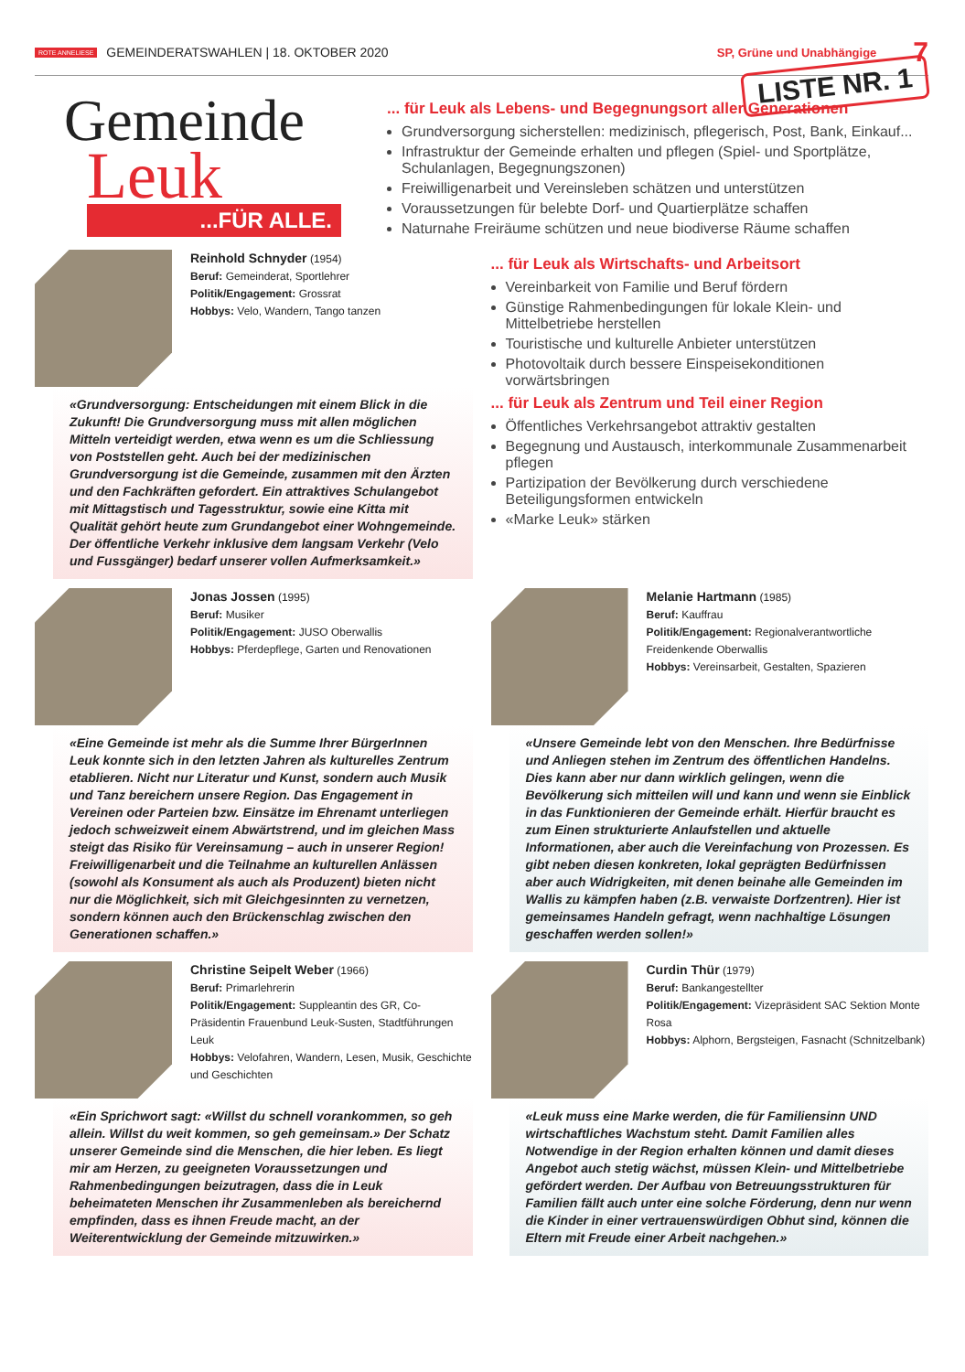ROTE ANNELIESE GEMEINDERATSWAHLEN | 18. OKTOBER 2020 SP, Grüne und Unabhängige 7
LISTE NR. 1
Gemeinde
Leuk
...FÜR ALLE.
... für Leuk als Lebens- und Begegnungsort aller Generationen
Grundversorgung sicherstellen: medizinisch, pflegerisch, Post, Bank, Einkauf...
Infrastruktur der Gemeinde erhalten und pflegen (Spiel- und Sportplätze, Schulanlagen, Begegnungszonen)
Freiwilligenarbeit und Vereinsleben schätzen und unterstützen
Voraussetzungen für belebte Dorf- und Quartierplätze schaffen
Naturnahe Freiräume schützen und neue biodiverse Räume schaffen
Reinhold Schnyder (1954)
Beruf: Gemeinderat, Sportlehrer
Politik/Engagement: Grossrat
Hobbys: Velo, Wandern, Tango tanzen
«Grundversorgung: Entscheidungen mit einem Blick in die Zukunft! Die Grundversorgung muss mit allen möglichen Mitteln verteidigt werden, etwa wenn es um die Schliessung von Poststellen geht. Auch bei der medizinischen Grundversorgung ist die Gemeinde, zusammen mit den Ärzten und den Fachkräften gefordert. Ein attraktives Schulangebot mit Mittagstisch und Tagesstruktur, sowie eine Kitta mit Qualität gehört heute zum Grundangebot einer Wohngemeinde. Der öffentliche Verkehr inklusive dem langsam Verkehr (Velo und Fussgänger) bedarf unserer vollen Aufmerksamkeit.»
... für Leuk als Wirtschafts- und Arbeitsort
Vereinbarkeit von Familie und Beruf fördern
Günstige Rahmenbedingungen für lokale Klein- und Mittelbetriebe herstellen
Touristische und kulturelle Anbieter unterstützen
Photovoltaik durch bessere Einspeisekonditionen vorwärtsbringen
... für Leuk als Zentrum und Teil einer Region
Öffentliches Verkehrsangebot attraktiv gestalten
Begegnung und Austausch, interkommunale Zusammenarbeit pflegen
Partizipation der Bevölkerung durch verschiedene Beteiligungsformen entwickeln
«Marke Leuk» stärken
Jonas Jossen (1995)
Beruf: Musiker
Politik/Engagement: JUSO Oberwallis
Hobbys: Pferdepflege, Garten und Renovationen
«Eine Gemeinde ist mehr als die Summe Ihrer BürgerInnen Leuk konnte sich in den letzten Jahren als kulturelles Zentrum etablieren. Nicht nur Literatur und Kunst, sondern auch Musik und Tanz bereichern unsere Region. Das Engagement in Vereinen oder Parteien bzw. Einsätze im Ehrenamt unterliegen jedoch schweizweit einem Abwärtstrend, und im gleichen Mass steigt das Risiko für Vereinsamung – auch in unserer Region! Freiwilligenarbeit und die Teilnahme an kulturellen Anlässen (sowohl als Konsument als auch als Produzent) bieten nicht nur die Möglichkeit, sich mit Gleichgesinnten zu vernetzen, sondern können auch den Brückenschlag zwischen den Generationen schaffen.»
Melanie Hartmann (1985)
Beruf: Kauffrau
Politik/Engagement: Regionalverantwortliche Freidenkende Oberwallis
Hobbys: Vereinsarbeit, Gestalten, Spazieren
«Unsere Gemeinde lebt von den Menschen. Ihre Bedürfnisse und Anliegen stehen im Zentrum des öffentlichen Handelns. Dies kann aber nur dann wirklich gelingen, wenn die Bevölkerung sich mitteilen will und kann und wenn sie Einblick in das Funktionieren der Gemeinde erhält. Hierfür braucht es zum Einen strukturierte Anlaufstellen und aktuelle Informationen, aber auch die Vereinfachung von Prozessen. Es gibt neben diesen konkreten, lokal geprägten Bedürfnissen aber auch Widrigkeiten, mit denen beinahe alle Gemeinden im Wallis zu kämpfen haben (z.B. verwaiste Dorfzentren). Hier ist gemeinsames Handeln gefragt, wenn nachhaltige Lösungen geschaffen werden sollen!»
Christine Seipelt Weber (1966)
Beruf: Primarlehrerin
Politik/Engagement: Suppleantin des GR, Co-Präsidentin Frauenbund Leuk-Susten, Stadtführungen Leuk
Hobbys: Velofahren, Wandern, Lesen, Musik, Geschichte und Geschichten
«Ein Sprichwort sagt: «Willst du schnell vorankommen, so geh allein. Willst du weit kommen, so geh gemeinsam.» Der Schatz unserer Gemeinde sind die Menschen, die hier leben. Es liegt mir am Herzen, zu geeigneten Voraussetzungen und Rahmenbedingungen beizutragen, dass die in Leuk beheimateten Menschen ihr Zusammenleben als bereichernd empfinden, dass es ihnen Freude macht, an der Weiterentwicklung der Gemeinde mitzuwirken.»
Curdin Thür (1979)
Beruf: Bankangestellter
Politik/Engagement: Vizepräsident SAC Sektion Monte Rosa
Hobbys: Alphorn, Bergsteigen, Fasnacht (Schnitzelbank)
«Leuk muss eine Marke werden, die für Familiensinn UND wirtschaftliches Wachstum steht. Damit Familien alles Notwendige in der Region erhalten können und damit dieses Angebot auch stetig wächst, müssen Klein- und Mittelbetriebe gefördert werden. Der Aufbau von Betreuungsstrukturen für Familien fällt auch unter eine solche Förderung, denn nur wenn die Kinder in einer vertrauenswürdigen Obhut sind, können die Eltern mit Freude einer Arbeit nachgehen.»